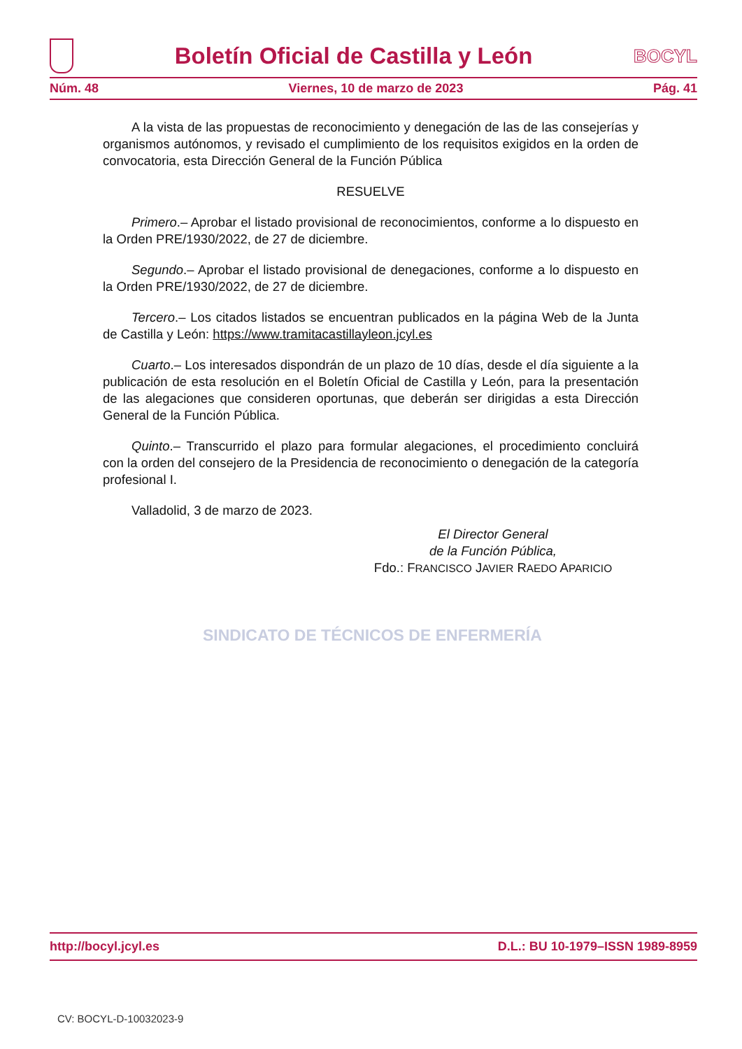Boletín Oficial de Castilla y León
BOCYL
Núm. 48 Viernes, 10 de marzo de 2023 Pág. 41
A la vista de las propuestas de reconocimiento y denegación de las de las consejerías y organismos autónomos, y revisado el cumplimiento de los requisitos exigidos en la orden de convocatoria, esta Dirección General de la Función Pública
RESUELVE
Primero.– Aprobar el listado provisional de reconocimientos, conforme a lo dispuesto en la Orden PRE/1930/2022, de 27 de diciembre.
Segundo.– Aprobar el listado provisional de denegaciones, conforme a lo dispuesto en la Orden PRE/1930/2022, de 27 de diciembre.
Tercero.– Los citados listados se encuentran publicados en la página Web de la Junta de Castilla y León: https://www.tramitacastillayleon.jcyl.es
Cuarto.– Los interesados dispondrán de un plazo de 10 días, desde el día siguiente a la publicación de esta resolución en el Boletín Oficial de Castilla y León, para la presentación de las alegaciones que consideren oportunas, que deberán ser dirigidas a esta Dirección General de la Función Pública.
Quinto.– Transcurrido el plazo para formular alegaciones, el procedimiento concluirá con la orden del consejero de la Presidencia de reconocimiento o denegación de la categoría profesional I.
Valladolid, 3 de marzo de 2023.
El Director General
de la Función Pública,
Fdo.: FRANCISCO JAVIER RAEDO APARICIO
SINDICATO DE TÉCNICOS DE ENFERMERÍA
http://bocyl.jcyl.es D.L.: BU 10-1979–ISSN 1989-8959
CV: BOCYL-D-10032023-9